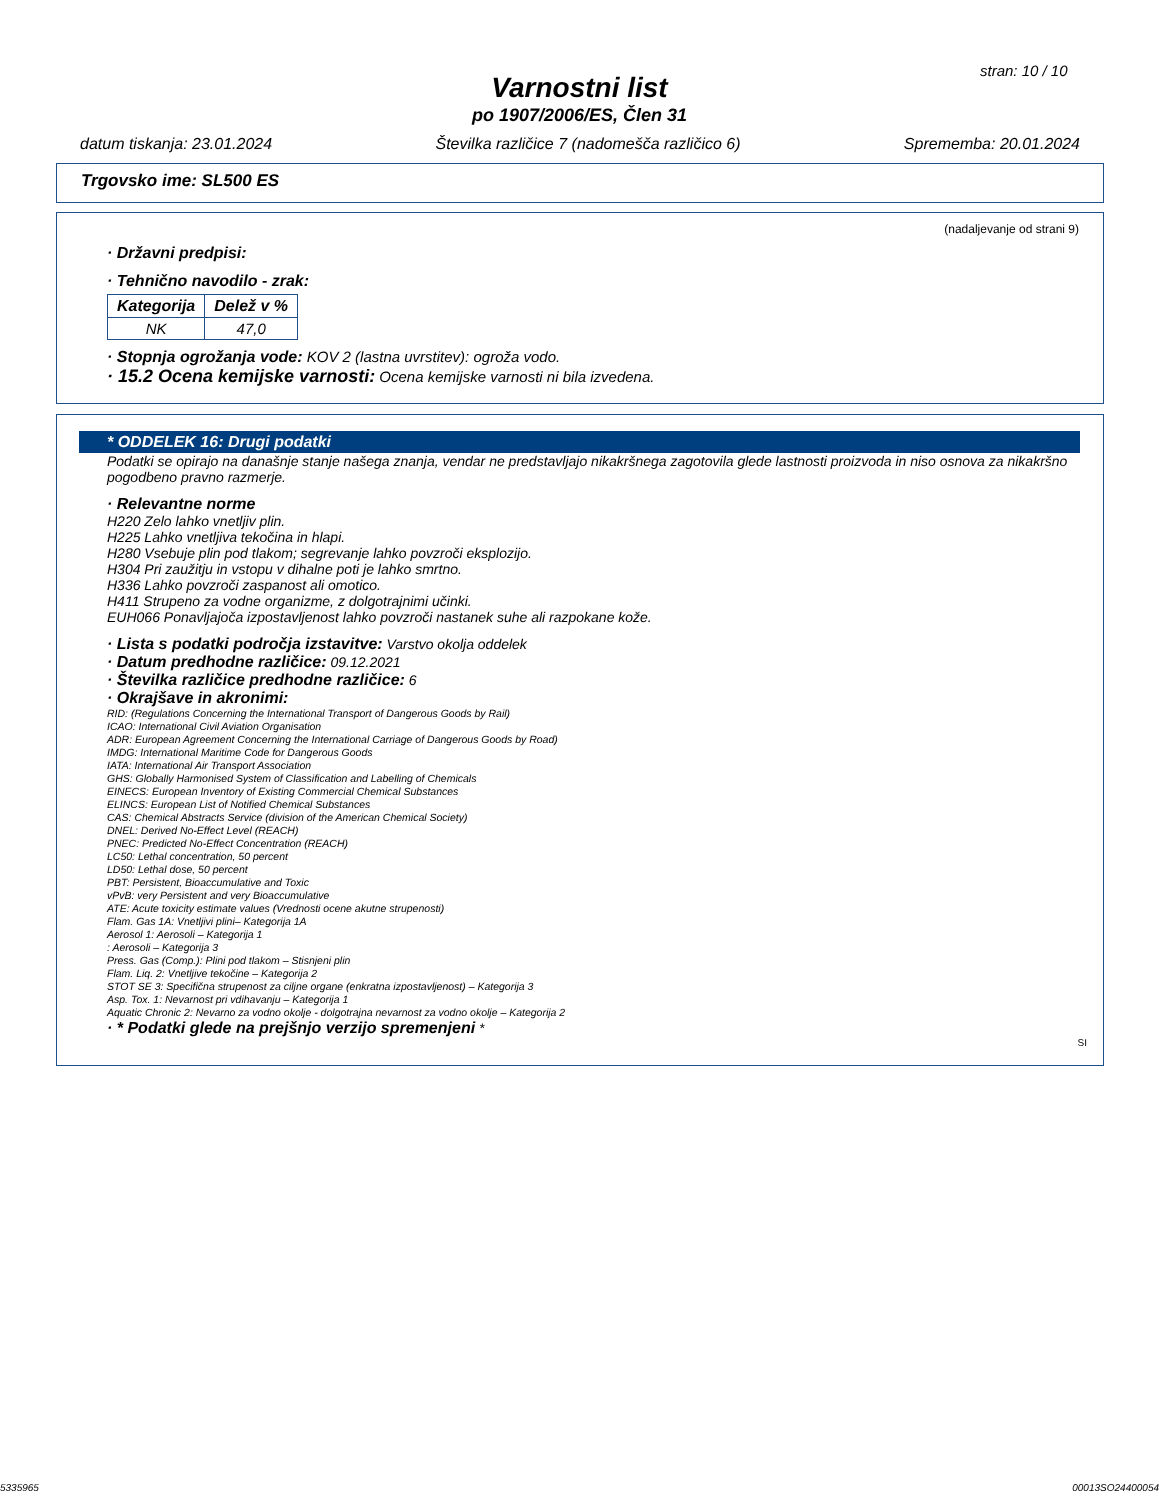stran: 10 / 10
Varnostni list
po 1907/2006/ES, Člen 31
datum tiskanja: 23.01.2024 Številka različice 7 (nadomešča različico 6) Sprememba: 20.01.2024
Trgovsko ime: SL500 ES
(nadaljevanje od strani 9)
· Državni predpisi:
· Tehnično navodilo - zrak:
| Kategorija | Delež v % |
| --- | --- |
| NK | 47,0 |
· Stopnja ogrožanja vode: KOV 2 (lastna uvrstitev): ogroža vodo.
· 15.2 Ocena kemijske varnosti: Ocena kemijske varnosti ni bila izvedena.
* ODDELEK 16: Drugi podatki
Podatki se opirajo na današnje stanje našega znanja, vendar ne predstavljajo nikakršnega zagotovila glede lastnosti proizvoda in niso osnova za nikakršno pogodbeno pravno razmerje.
· Relevantne norme
H220 Zelo lahko vnetljiv plin.
H225 Lahko vnetljiva tekočina in hlapi.
H280 Vsebuje plin pod tlakom; segrevanje lahko povzroči eksplozijo.
H304 Pri zaužitju in vstopu v dihalne poti je lahko smrtno.
H336 Lahko povzroči zaspanost ali omotico.
H411 Strupeno za vodne organizme, z dolgotrajnimi učinki.
EUH066 Ponavljajoča izpostavljenost lahko povzroči nastanek suhe ali razpokane kože.
· Lista s podatki področja izstavitve: Varstvo okolja oddelek
· Datum predhodne različice: 09.12.2021
· Številka različice predhodne različice: 6
· Okrajšave in akronimi:
RID: (Regulations Concerning the International Transport of Dangerous Goods by Rail)
ICAO: International Civil Aviation Organisation
ADR: European Agreement Concerning the International Carriage of Dangerous Goods by Road)
IMDG: International Maritime Code for Dangerous Goods
IATA: International Air Transport Association
GHS: Globally Harmonised System of Classification and Labelling of Chemicals
EINECS: European Inventory of Existing Commercial Chemical Substances
ELINCS: European List of Notified Chemical Substances
CAS: Chemical Abstracts Service (division of the American Chemical Society)
DNEL: Derived No-Effect Level (REACH)
PNEC: Predicted No-Effect Concentration (REACH)
LC50: Lethal concentration, 50 percent
LD50: Lethal dose, 50 percent
PBT: Persistent, Bioaccumulative and Toxic
vPvB: very Persistent and very Bioaccumulative
ATE: Acute toxicity estimate values (Vrednosti ocene akutne strupenosti)
Flam. Gas 1A: Vnetljivi plini– Kategorija 1A
Aerosol 1: Aerosoli – Kategorija 1
: Aerosoli – Kategorija 3
Press. Gas (Comp.): Plini pod tlakom – Stisnjeni plin
Flam. Liq. 2: Vnetljive tekočine – Kategorija 2
STOT SE 3: Specifična strupenost za ciljne organe (enkratna izpostavljenost) – Kategorija 3
Asp. Tox. 1: Nevarnost pri vdihavanju – Kategorija 1
Aquatic Chronic 2: Nevarno za vodno okolje - dolgotrajna nevarnost za vodno okolje – Kategorija 2
· * Podatki glede na prejšnjo verzijo spremenjeni *
SI
5335965 00013SO24400054